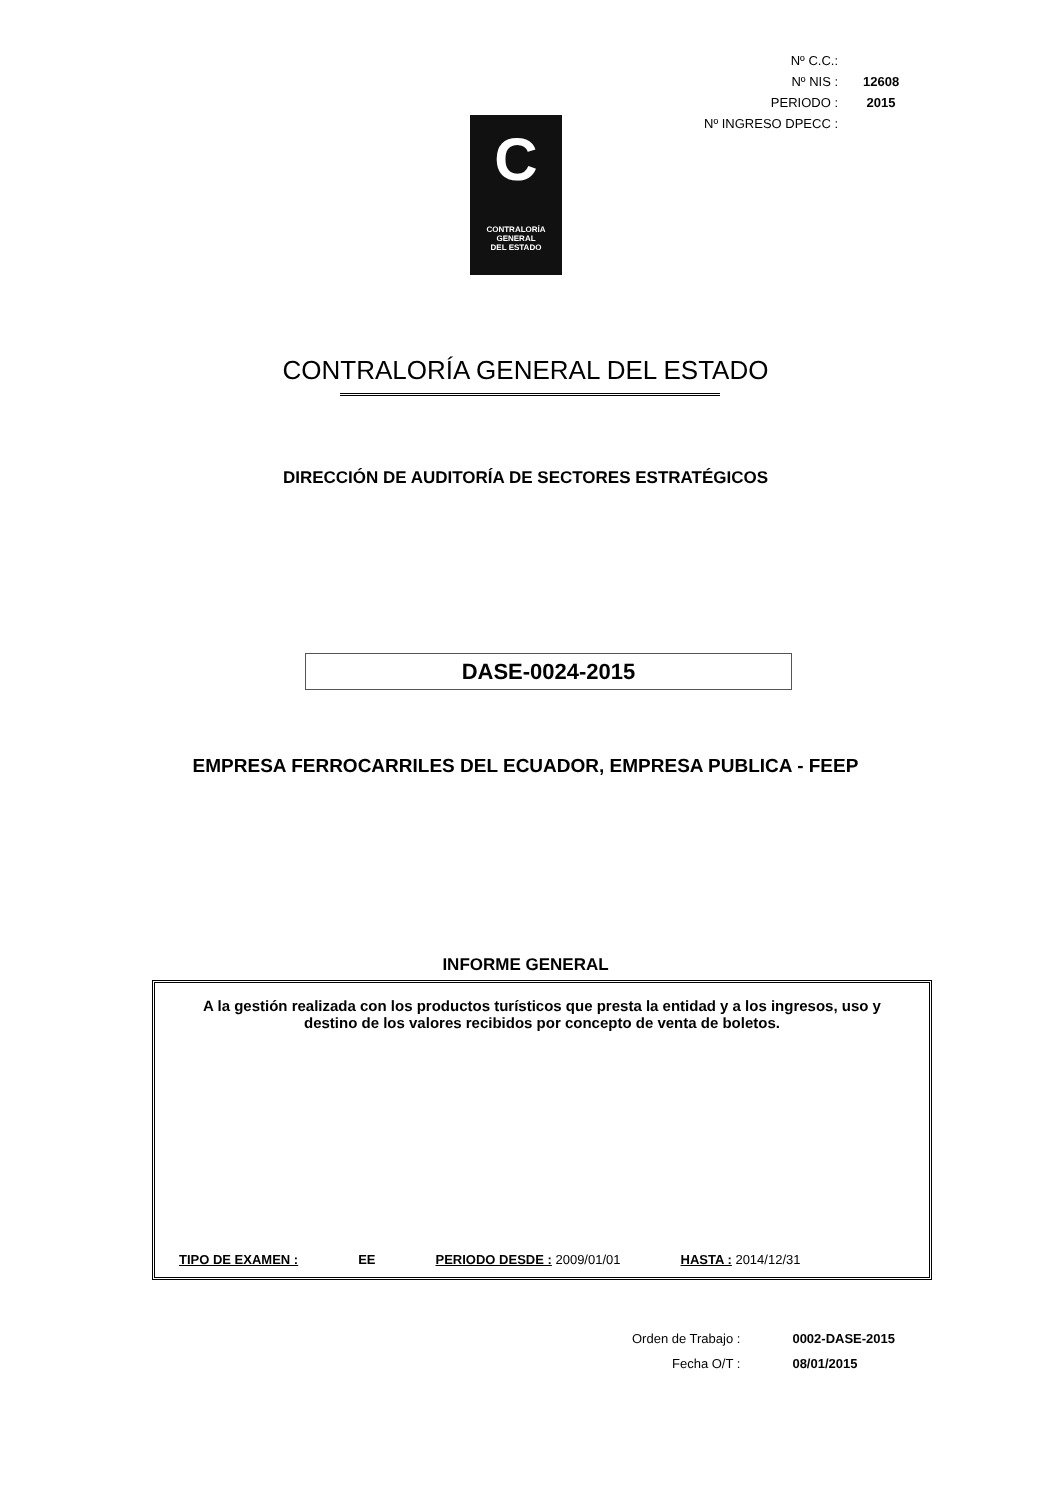| Nº C.C.: | |
| Nº NIS : | 12608 |
| PERIODO : | 2015 |
| Nº INGRESO DPECC : | |
C
CONTRALORÍA
GENERAL
DEL ESTADO
CONTRALORÍA GENERAL DEL ESTADO
DIRECCIÓN DE AUDITORÍA DE SECTORES ESTRATÉGICOS
DASE-0024-2015
EMPRESA FERROCARRILES DEL ECUADOR, EMPRESA PUBLICA - FEEP
INFORME GENERAL
A la gestión realizada con los productos turísticos que presta la entidad y a los ingresos, uso y destino de los valores recibidos por concepto de venta de boletos.
TIPO DE EXAMEN : EE PERIODO DESDE : 2009/01/01 HASTA : 2014/12/31
| Orden de Trabajo : | 0002-DASE-2015 |
| Fecha O/T : | 08/01/2015 |